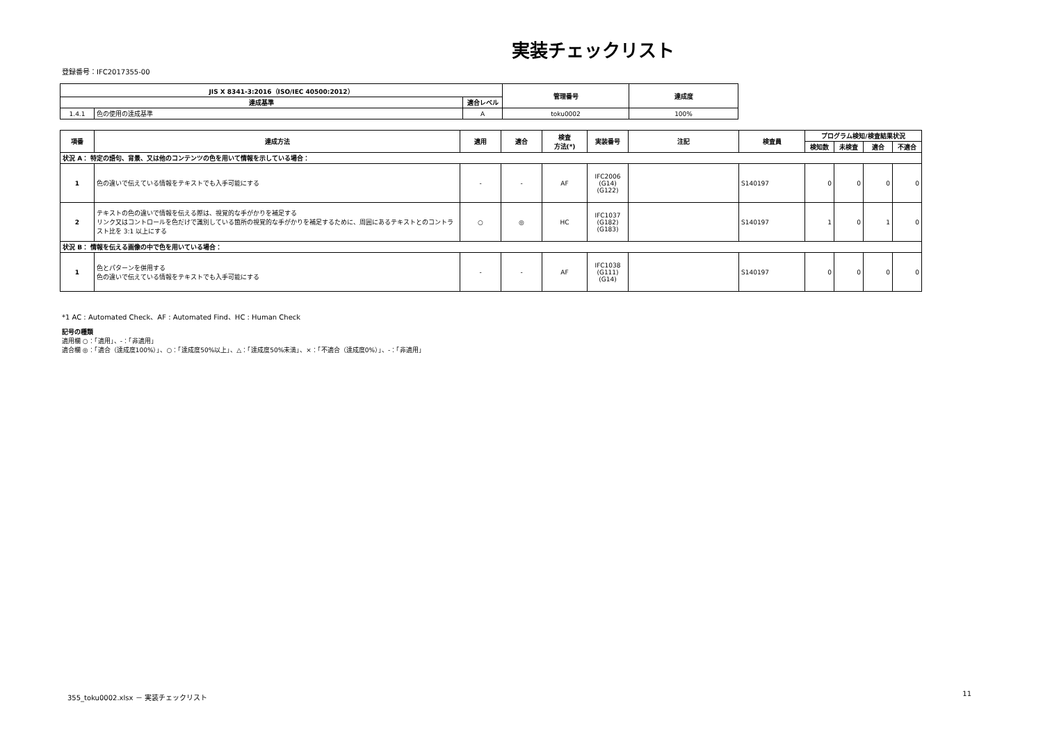実装チェックリスト
登録番号：IFC2017355-00
| JIS X 8341-3:2016（ISO/IEC 40500:2012） | | | 管理番号 | 達成度 |
| --- | --- | --- | --- | --- |
| 達成基準 | | 適合レベル | | |
| 1.4.1 | 色の使用の達成基準 | A | toku0002 | 100% |
| 項番 | 達成方法 | 適用 | 適合 | 検査 方法(*) | 実装番号 | 注記 | 検査員 | プログラム検知/検査結果状況 | | | |
| --- | --- | --- | --- | --- | --- | --- | --- | --- | --- | --- | --- |
| | | | | | | | | 検知数 | 未検査 | 適合 | 不適合 |
| 状況 A： 特定の語句、背景、又は他のコンテンツの色を用いて情報を示している場合： | | | | | | | | | | | |
| 1 | 色の違いで伝えている情報をテキストでも入手可能にする | - | - | AF | IFC2006 (G14) (G122) | | S140197 | 0 | 0 | 0 | 0 |
| 2 | テキストの色の違いで情報を伝える際は、視覚的な手がかりを補足する リンク又はコントロールを色だけで識別している箇所の視覚的な手がかりを補足するために、周囲にあるテキストとのコントラスト比を 3:1 以上にする | ○ | ◎ | HC | IFC1037 (G182) (G183) | | S140197 | 1 | 0 | 1 | 0 |
| 状況 B： 情報を伝える画像の中で色を用いている場合： | | | | | | | | | | | |
| 1 | 色とパターンを併用する 色の違いで伝えている情報をテキストでも入手可能にする | - | - | AF | IFC1038 (G111) (G14) | | S140197 | 0 | 0 | 0 | 0 |
*1 AC : Automated Check、AF : Automated Find、HC : Human Check
記号の種類
適用欄 ○：「適用」、-：「非適用」
適合欄 ◎：「適合（達成度100%）」、○：「達成度50%以上」、△：「達成度50%未満」、×：「不適合（達成度0%）」、-：「非適用」
355_toku0002.xlsx － 実装チェックリスト 11